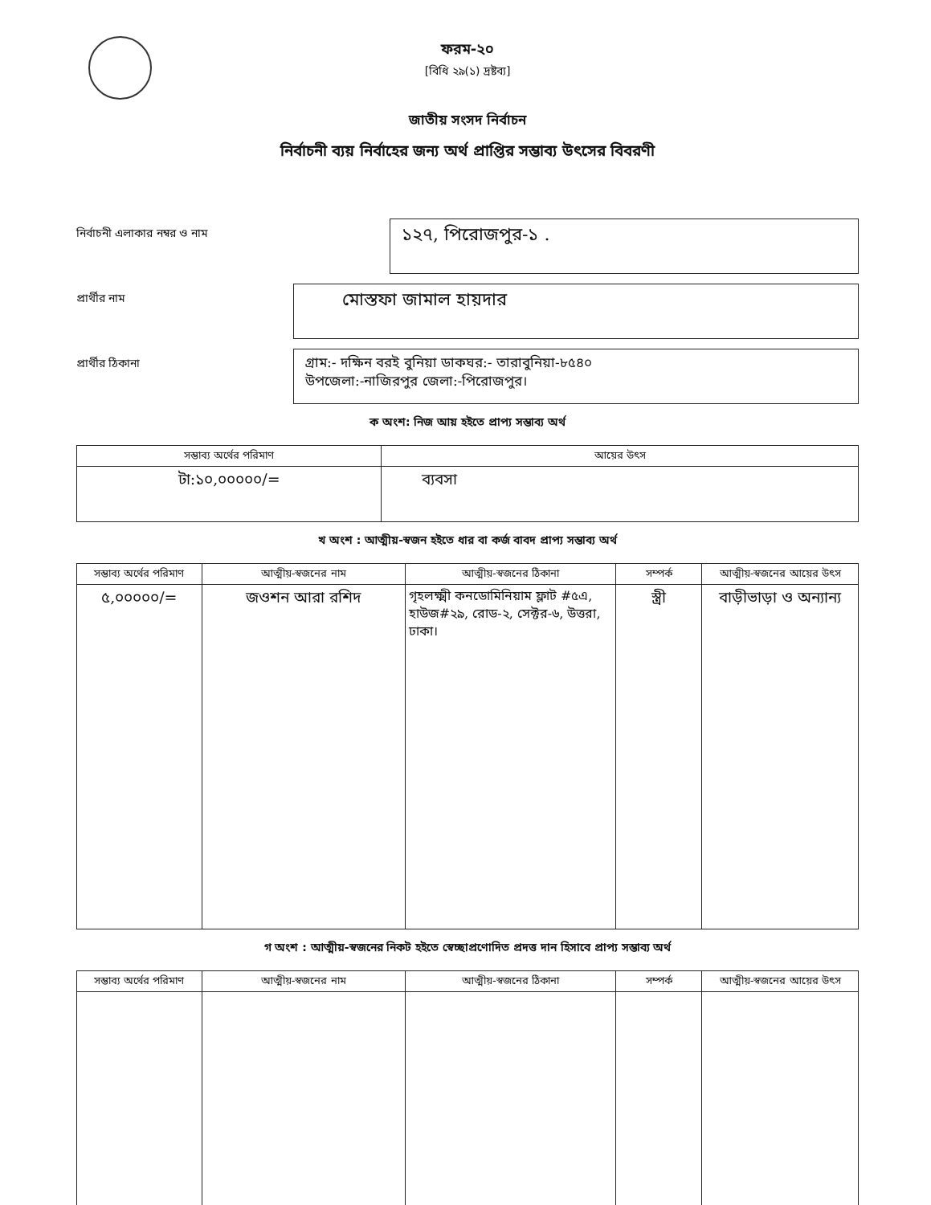ফরম-২০
[বিধি ২৯(১) দ্রষ্টব্য]
জাতীয় সংসদ নির্বাচন
নির্বাচনী ব্যয় নির্বাহের জন্য অর্থ প্রাপ্তির সম্ভাব্য উৎসের বিবরণী
নির্বাচনী এলাকার নম্বর ও নাম
১২৭, পিরোজপুর-১ .
প্রার্থীর নাম
মোস্তফা জামাল হায়দার
প্রার্থীর ঠিকানা
গ্রাম:- দক্ষিন বরই বুনিয়া ডাকঘর:- তারাবুনিয়া-৮৫৪০
উপজেলা:-নাজিরপুর জেলা:-পিরোজপুর।
ক অংশ: নিজ আয় হইতে প্রাপ্য সম্ভাব্য অর্থ
| সম্ভাব্য অর্থের পরিমাণ | আয়ের উৎস |
| --- | --- |
| টা:১০,০০০০০/= | ব্যবসা |
খ অংশ : আত্মীয়-স্বজন হইতে ধার বা কর্জ বাবদ প্রাপ্য সম্ভাব্য অর্থ
| সম্ভাব্য অর্থের পরিমাণ | আত্মীয়-স্বজনের নাম | আত্মীয়-স্বজনের ঠিকানা | সম্পর্ক | আত্মীয়-স্বজনের আয়ের উৎস |
| --- | --- | --- | --- | --- |
| ৫,০০০০০/= | জওশন আরা রশিদ | গৃহলক্ষ্মী কনডোমিনিয়াম ফ্লাট #৫এ, হাউজ#২৯, রোড-২, সেক্টর-৬, উত্তরা, ঢাকা। | স্ত্রী | বাড়ীভাড়া ও অন্যান্য |
গ অংশ : আত্মীয়-স্বজনের নিকট হইতে স্বেচ্ছাপ্রণোদিত প্রদত্ত দান হিসাবে প্রাপ্য সম্ভাব্য অর্থ
| সম্ভাব্য অর্থের পরিমাণ | আত্মীয়-স্বজনের নাম | আত্মীয়-স্বজনের ঠিকানা | সম্পর্ক | আত্মীয়-স্বজনের আয়ের উৎস |
| --- | --- | --- | --- | --- |